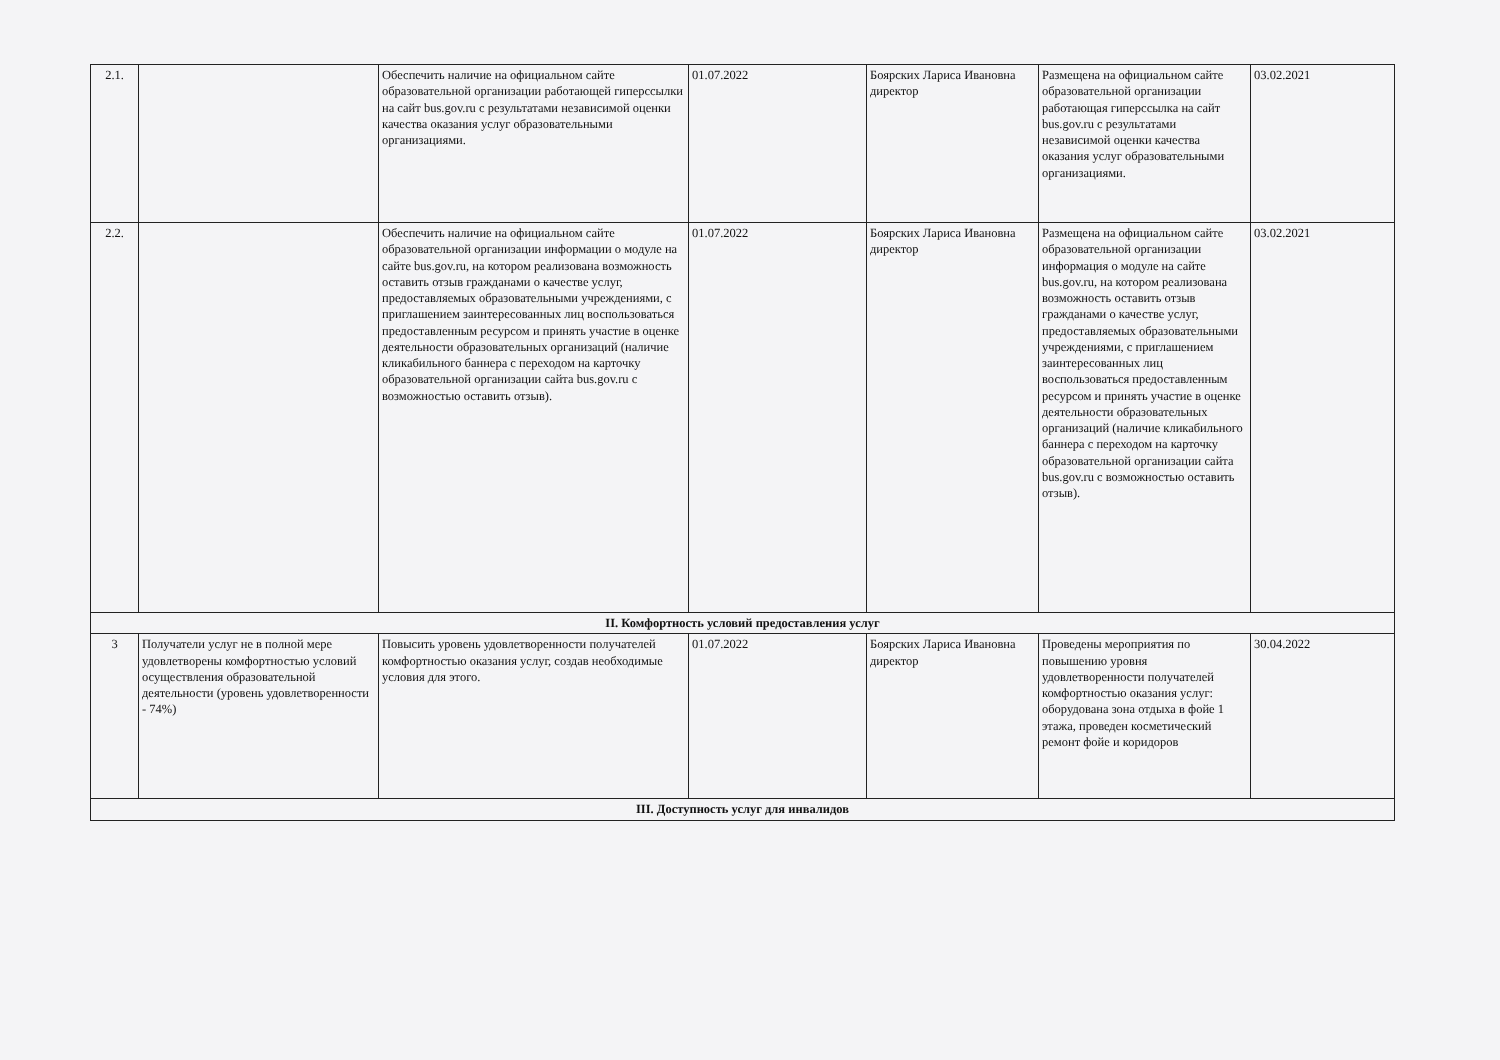| 2.1. | | Обеспечить наличие на официальном сайте образовательной организации работающей гиперссылки на сайт bus.gov.ru с результатами независимой оценки качества оказания услуг образовательными организациями. | 01.07.2022 | Боярских Лариса Ивановна директор | Размещена на официальном сайте образовательной организации работающая гиперссылка на сайт bus.gov.ru с результатами независимой оценки качества оказания услуг образовательными организациями. | 03.02.2021 |
| 2.2. | | Обеспечить наличие на официальном сайте образовательной организации информации о модуле на сайте bus.gov.ru, на котором реализована возможность оставить отзыв гражданами о качестве услуг, предоставляемых образовательными учреждениями, с приглашением заинтересованных лиц воспользоваться предоставленным ресурсом и принять участие в оценке деятельности образовательных организаций (наличие кликабильного баннера с переходом на карточку образовательной организации сайта bus.gov.ru с возможностью оставить отзыв). | 01.07.2022 | Боярских Лариса Ивановна директор | Размещена на официальном сайте образовательной организации информация о модуле на сайте bus.gov.ru, на котором реализована возможность оставить отзыв гражданами о качестве услуг, предоставляемых образовательными учреждениями, с приглашением заинтересованных лиц воспользоваться предоставленным ресурсом и принять участие в оценке деятельности образовательных организаций (наличие кликабильного баннера с переходом на карточку образовательной организации сайта bus.gov.ru с возможностью оставить отзыв). | 03.02.2021 |
| II. Комфортность условий предоставления услуг | | | | | | |
| 3 | Получатели услуг не в полной мере удовлетворены комфортностью условий осуществления образовательной деятельности (уровень удовлетворенности - 74%) | Повысить уровень удовлетворенности получателей комфортностью оказания услуг, создав необходимые условия для этого. | 01.07.2022 | Боярских Лариса Ивановна директор | Проведены мероприятия по повышению уровня удовлетворенности получателей комфортностью оказания услуг: оборудована зона отдыха в фойе 1 этажа, проведен косметический ремонт фойе и коридоров | 30.04.2022 |
| III. Доступность услуг для инвалидов | | | | | | |